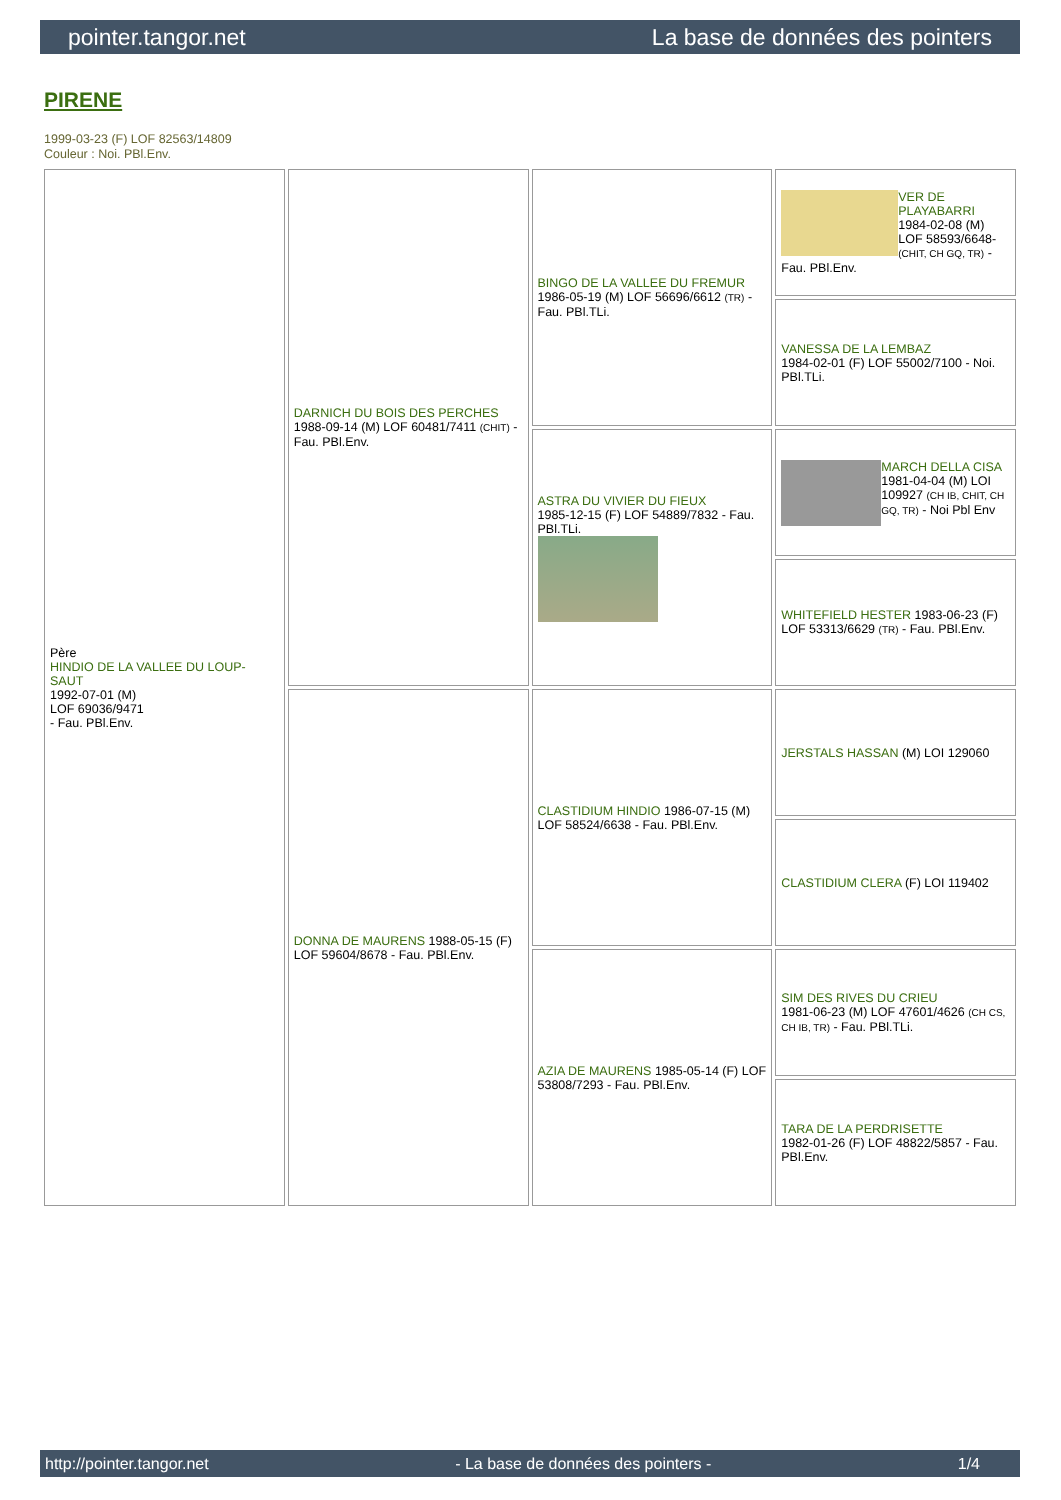pointer.tangor.net La base de données des pointers
PIRENE
1999-03-23 (F) LOF 82563/14809
Couleur : Noi. PBl.Env.
| Père HINDIO DE LA VALLEE DU LOUP-SAUT 1992-07-01 (M) LOF 69036/9471 - Fau. PBl.Env. | DARNICH DU BOIS DES PERCHES 1988-09-14 (M) LOF 60481/7411 (CHIT) - Fau. PBl.Env. | BINGO DE LA VALLEE DU FREMUR 1986-05-19 (M) LOF 56696/6612 (TR) - Fau. PBl.TLi. | VER DE PLAYABARRI 1984-02-08 (M) LOF 58593/6648- (CHIT, CH GQ, TR) - Fau. PBl.Env. |
| | | | VANESSA DE LA LEMBAZ 1984-02-01 (F) LOF 55002/7100 - Noi. PBl.TLi. |
| | | ASTRA DU VIVIER DU FIEUX 1985-12-15 (F) LOF 54889/7832 - Fau. PBl.TLi. | MARCH DELLA CISA 1981-04-04 (M) LOI 109927 (CH IB, CHIT, CH GQ, TR) - Noi Pbl Env |
| | | | WHITEFIELD HESTER 1983-06-23 (F) LOF 53313/6629 (TR) - Fau. PBl.Env. |
| | DONNA DE MAURENS 1988-05-15 (F) LOF 59604/8678 - Fau. PBl.Env. | CLASTIDIUM HINDIO 1986-07-15 (M) LOF 58524/6638 - Fau. PBl.Env. | JERSTALS HASSAN (M) LOI 129060 |
| | | | CLASTIDIUM CLERA (F) LOI 119402 |
| | | AZIA DE MAURENS 1985-05-14 (F) LOF 53808/7293 - Fau. PBl.Env. | SIM DES RIVES DU CRIEU 1981-06-23 (M) LOF 47601/4626 (CH CS, CH IB, TR) - Fau. PBl.TLi. |
| | | | TARA DE LA PERDRISETTE 1982-01-26 (F) LOF 48822/5857 - Fau. PBl.Env. |
http://pointer.tangor.net - La base de données des pointers - 1/4